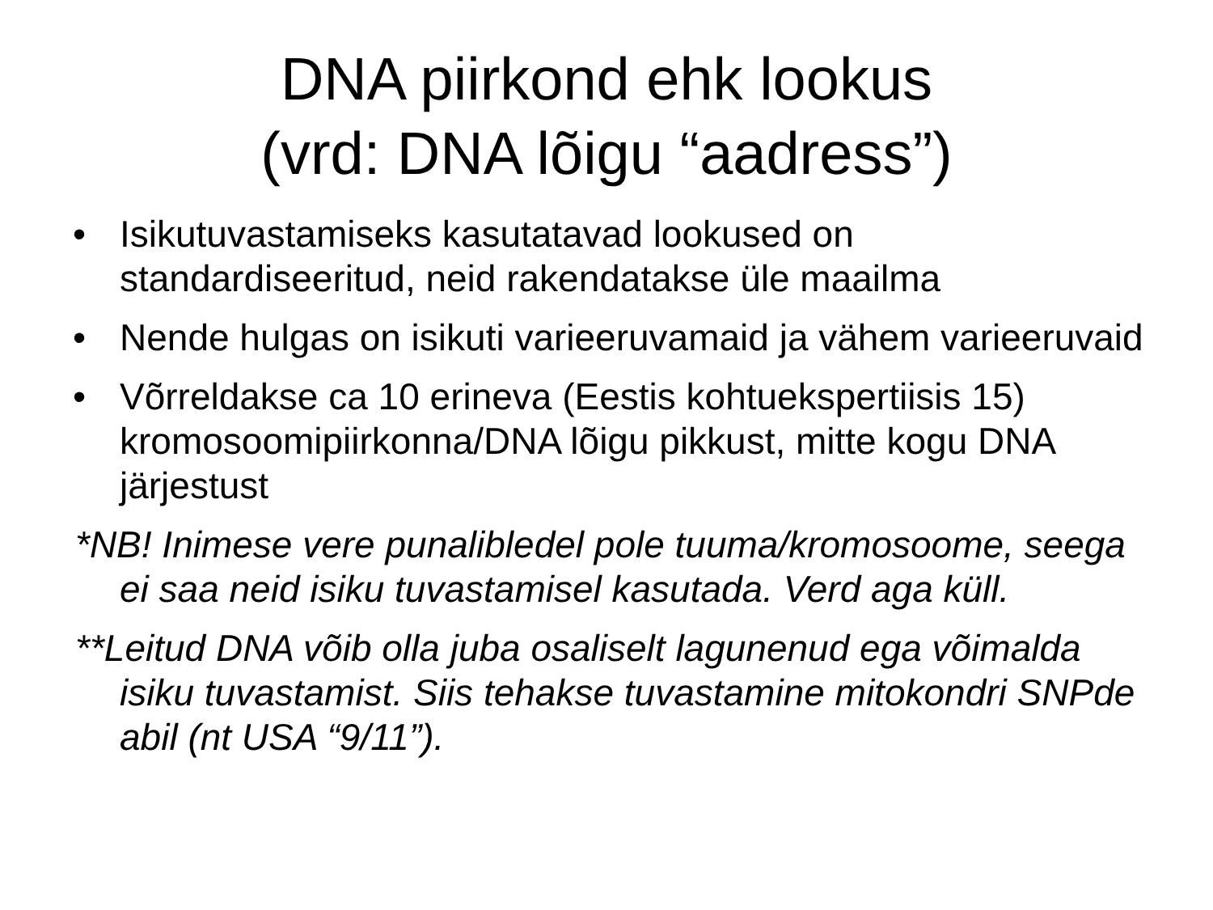DNA piirkond ehk lookus
(vrd: DNA lõigu “aadress”)
• Isikutuvastamiseks kasutatavad lookused on standardiseeritud, neid rakendatakse üle maailma
• Nende hulgas on isikuti varieeruvamaid ja vähem varieeruvaid
• Võrreldakse ca 10 erineva (Eestis kohtuekspertiisis 15) kromosoomipiirkonna/DNA lõigu pikkust, mitte kogu DNA järjestust
*NB! Inimese vere punalibledel pole tuuma/kromosoome, seega ei saa neid isiku tuvastamisel kasutada. Verd aga küll.
**Leitud DNA võib olla juba osaliselt lagunenud ega võimalda isiku tuvastamist. Siis tehakse tuvastamine mitokondri SNPde abil (nt USA “9/11”).